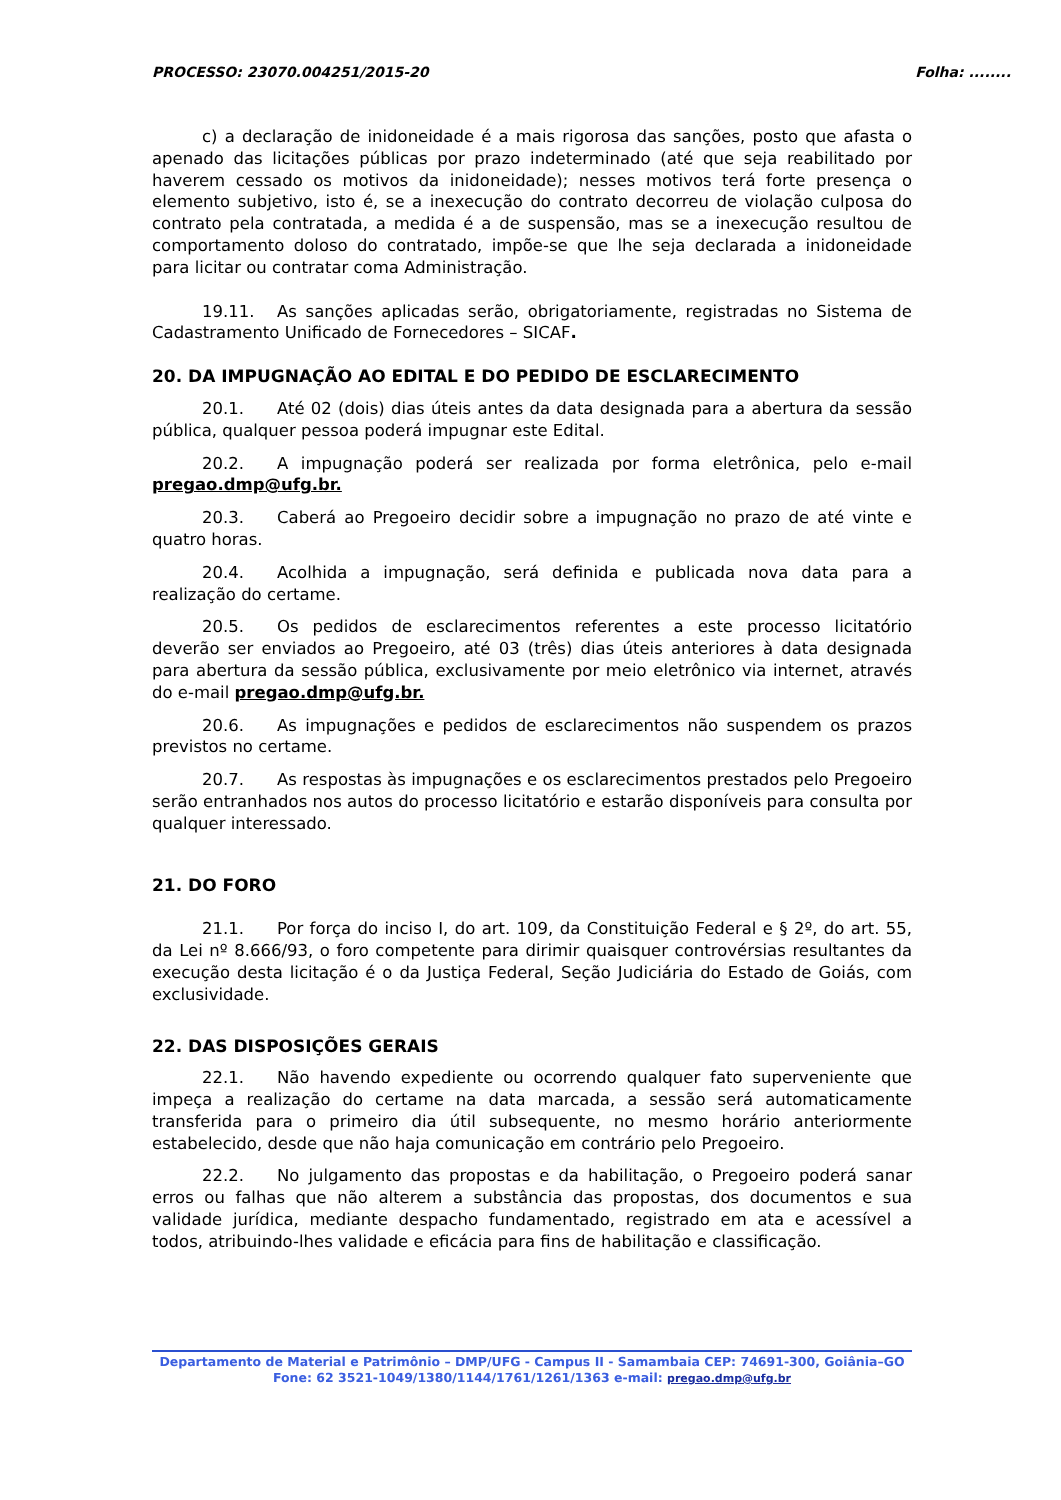PROCESSO: 23070.004251/2015-20 Folha: ........
c) a declaração de inidoneidade é a mais rigorosa das sanções, posto que afasta o apenado das licitações públicas por prazo indeterminado (até que seja reabilitado por haverem cessado os motivos da inidoneidade); nesses motivos terá forte presença o elemento subjetivo, isto é, se a inexecução do contrato decorreu de violação culposa do contrato pela contratada, a medida é a de suspensão, mas se a inexecução resultou de comportamento doloso do contratado, impõe-se que lhe seja declarada a inidoneidade para licitar ou contratar coma Administração.
19.11. As sanções aplicadas serão, obrigatoriamente, registradas no Sistema de Cadastramento Unificado de Fornecedores – SICAF.
20. DA IMPUGNAÇÃO AO EDITAL E DO PEDIDO DE ESCLARECIMENTO
20.1. Até 02 (dois) dias úteis antes da data designada para a abertura da sessão pública, qualquer pessoa poderá impugnar este Edital.
20.2. A impugnação poderá ser realizada por forma eletrônica, pelo e-mail pregao.dmp@ufg.br.
20.3. Caberá ao Pregoeiro decidir sobre a impugnação no prazo de até vinte e quatro horas.
20.4. Acolhida a impugnação, será definida e publicada nova data para a realização do certame.
20.5. Os pedidos de esclarecimentos referentes a este processo licitatório deverão ser enviados ao Pregoeiro, até 03 (três) dias úteis anteriores à data designada para abertura da sessão pública, exclusivamente por meio eletrônico via internet, através do e-mail pregao.dmp@ufg.br.
20.6. As impugnações e pedidos de esclarecimentos não suspendem os prazos previstos no certame.
20.7. As respostas às impugnações e os esclarecimentos prestados pelo Pregoeiro serão entranhados nos autos do processo licitatório e estarão disponíveis para consulta por qualquer interessado.
21. DO FORO
21.1. Por força do inciso I, do art. 109, da Constituição Federal e § 2º, do art. 55, da Lei nº 8.666/93, o foro competente para dirimir quaisquer controvérsias resultantes da execução desta licitação é o da Justiça Federal, Seção Judiciária do Estado de Goiás, com exclusividade.
22. DAS DISPOSIÇÕES GERAIS
22.1. Não havendo expediente ou ocorrendo qualquer fato superveniente que impeça a realização do certame na data marcada, a sessão será automaticamente transferida para o primeiro dia útil subsequente, no mesmo horário anteriormente estabelecido, desde que não haja comunicação em contrário pelo Pregoeiro.
22.2. No julgamento das propostas e da habilitação, o Pregoeiro poderá sanar erros ou falhas que não alterem a substância das propostas, dos documentos e sua validade jurídica, mediante despacho fundamentado, registrado em ata e acessível a todos, atribuindo-lhes validade e eficácia para fins de habilitação e classificação.
Departamento de Material e Patrimônio – DMP/UFG - Campus II - Samambaia CEP: 74691-300, Goiânia–GO
Fone: 62 3521-1049/1380/1144/1761/1261/1363 e-mail: pregao.dmp@ufg.br